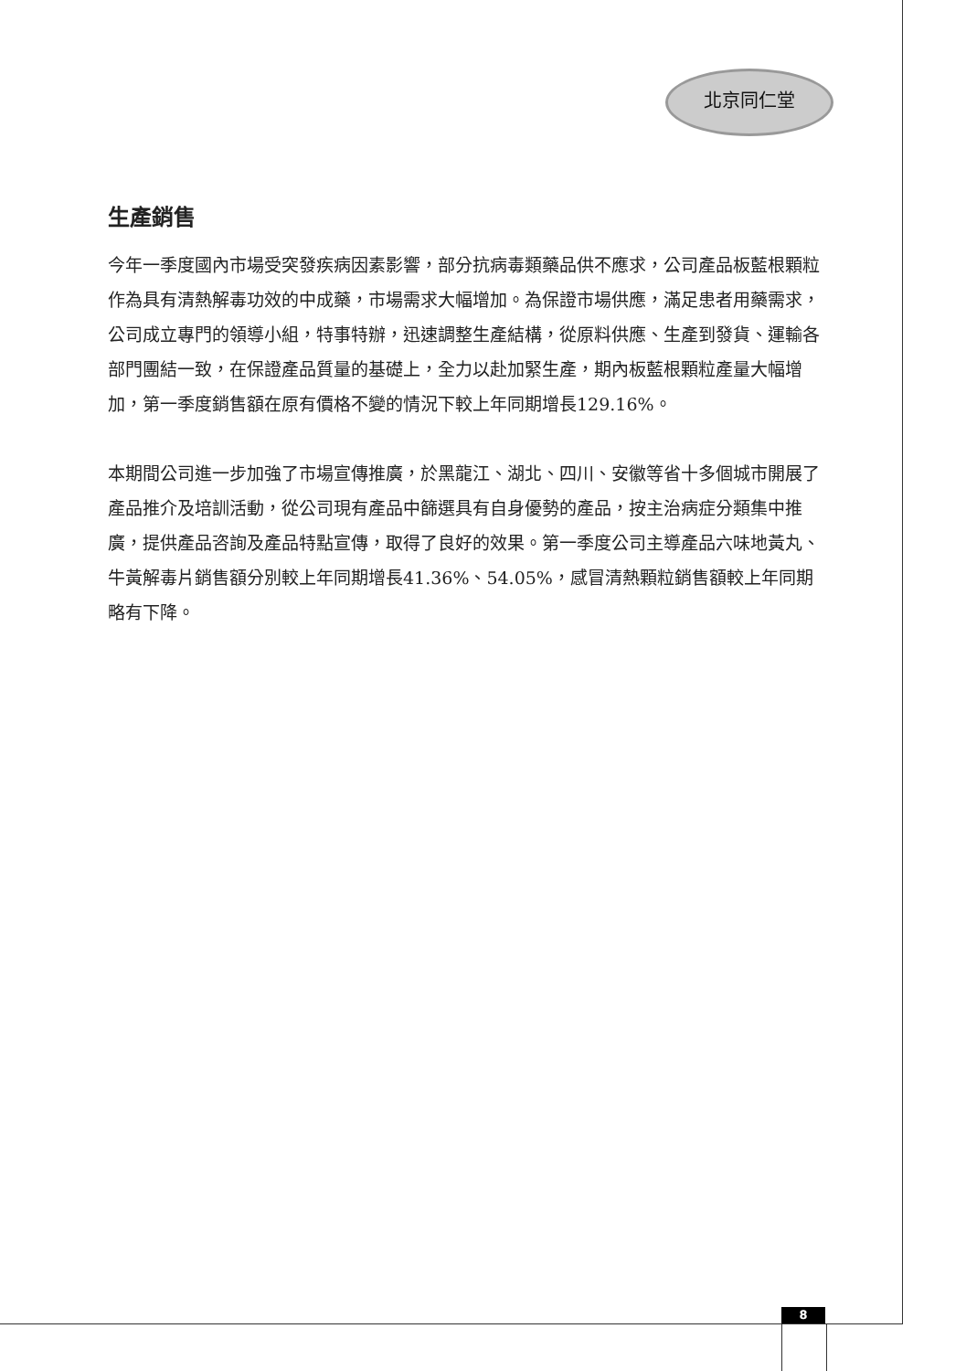北京同仁堂
生產銷售
今年一季度國內市場受突發疾病因素影響，部分抗病毒類藥品供不應求，公司產品板藍根顆粒作為具有清熱解毒功效的中成藥，市場需求大幅增加。為保證市場供應，滿足患者用藥需求，公司成立專門的領導小組，特事特辦，迅速調整生產結構，從原料供應、生產到發貨、運輸各部門團結一致，在保證產品質量的基礎上，全力以赴加緊生產，期內板藍根顆粒產量大幅增加，第一季度銷售額在原有價格不變的情況下較上年同期增長129.16%。
本期間公司進一步加強了市場宣傳推廣，於黑龍江、湖北、四川、安徽等省十多個城市開展了產品推介及培訓活動，從公司現有產品中篩選具有自身優勢的產品，按主治病症分類集中推廣，提供產品咨詢及產品特點宣傳，取得了良好的效果。第一季度公司主導產品六味地黃丸、牛黃解毒片銷售額分別較上年同期增長41.36%、54.05%，感冒清熱顆粒銷售額較上年同期略有下降。
8